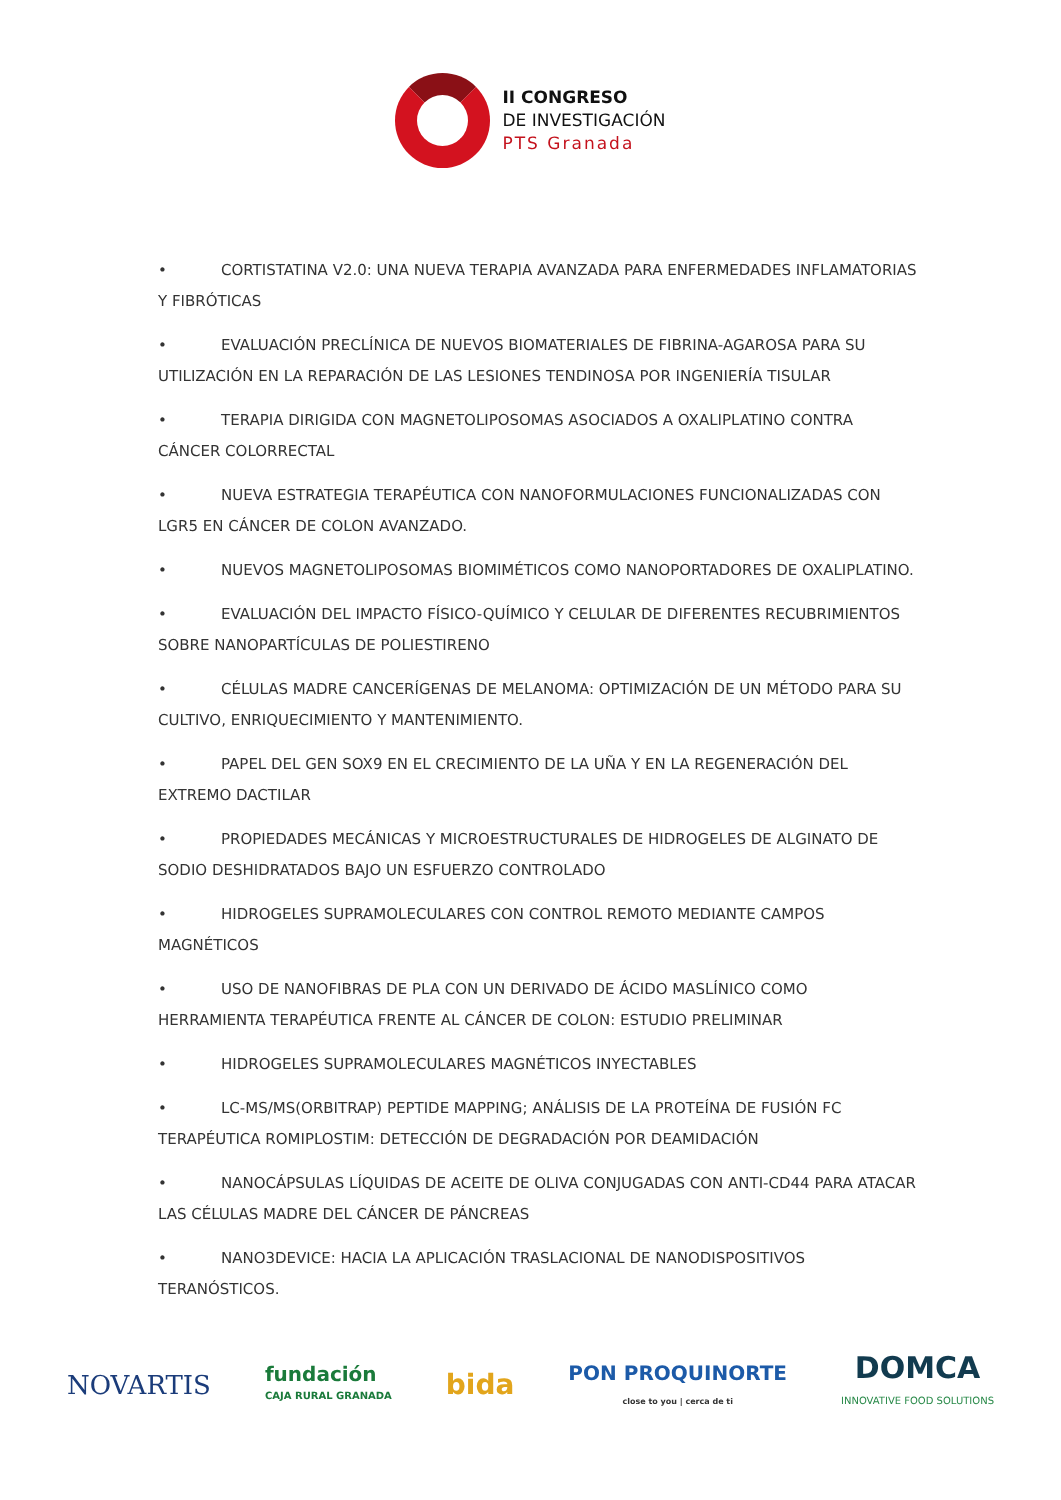II CONGRESO
DE INVESTIGACIÓN
PTS Granada
• CORTISTATINA V2.0: UNA NUEVA TERAPIA AVANZADA PARA ENFERMEDADES INFLAMATORIAS Y FIBRÓTICAS
• EVALUACIÓN PRECLÍNICA DE NUEVOS BIOMATERIALES DE FIBRINA-AGAROSA PARA SU UTILIZACIÓN EN LA REPARACIÓN DE LAS LESIONES TENDINOSA POR INGENIERÍA TISULAR
• TERAPIA DIRIGIDA CON MAGNETOLIPOSOMAS ASOCIADOS A OXALIPLATINO CONTRA CÁNCER COLORRECTAL
• NUEVA ESTRATEGIA TERAPÉUTICA CON NANOFORMULACIONES FUNCIONALIZADAS CON LGR5 EN CÁNCER DE COLON AVANZADO.
• NUEVOS MAGNETOLIPOSOMAS BIOMIMÉTICOS COMO NANOPORTADORES DE OXALIPLATINO.
• EVALUACIÓN DEL IMPACTO FÍSICO-QUÍMICO Y CELULAR DE DIFERENTES RECUBRIMIENTOS SOBRE NANOPARTÍCULAS DE POLIESTIRENO
• CÉLULAS MADRE CANCERÍGENAS DE MELANOMA: OPTIMIZACIÓN DE UN MÉTODO PARA SU CULTIVO, ENRIQUECIMIENTO Y MANTENIMIENTO.
• PAPEL DEL GEN SOX9 EN EL CRECIMIENTO DE LA UÑA Y EN LA REGENERACIÓN DEL EXTREMO DACTILAR
• PROPIEDADES MECÁNICAS Y MICROESTRUCTURALES DE HIDROGELES DE ALGINATO DE SODIO DESHIDRATADOS BAJO UN ESFUERZO CONTROLADO
• HIDROGELES SUPRAMOLECULARES CON CONTROL REMOTO MEDIANTE CAMPOS MAGNÉTICOS
• USO DE NANOFIBRAS DE PLA CON UN DERIVADO DE ÁCIDO MASLÍNICO COMO HERRAMIENTA TERAPÉUTICA FRENTE AL CÁNCER DE COLON: ESTUDIO PRELIMINAR
• HIDROGELES SUPRAMOLECULARES MAGNÉTICOS INYECTABLES
• LC-MS/MS(ORBITRAP) PEPTIDE MAPPING; ANÁLISIS DE LA PROTEÍNA DE FUSIÓN FC TERAPÉUTICA ROMIPLOSTIM: DETECCIÓN DE DEGRADACIÓN POR DEAMIDACIÓN
• NANOCÁPSULAS LÍQUIDAS DE ACEITE DE OLIVA CONJUGADAS CON ANTI-CD44 PARA ATACAR LAS CÉLULAS MADRE DEL CÁNCER DE PÁNCREAS
• NANO3DEVICE: HACIA LA APLICACIÓN TRASLACIONAL DE NANODISPOSITIVOS TERANÓSTICOS.
NOVARTIS
fundación
CAJA RURAL GRANADA
bida
PON PROQUINORTE
close to you | cerca de ti
DOMCA
INNOVATIVE FOOD SOLUTIONS